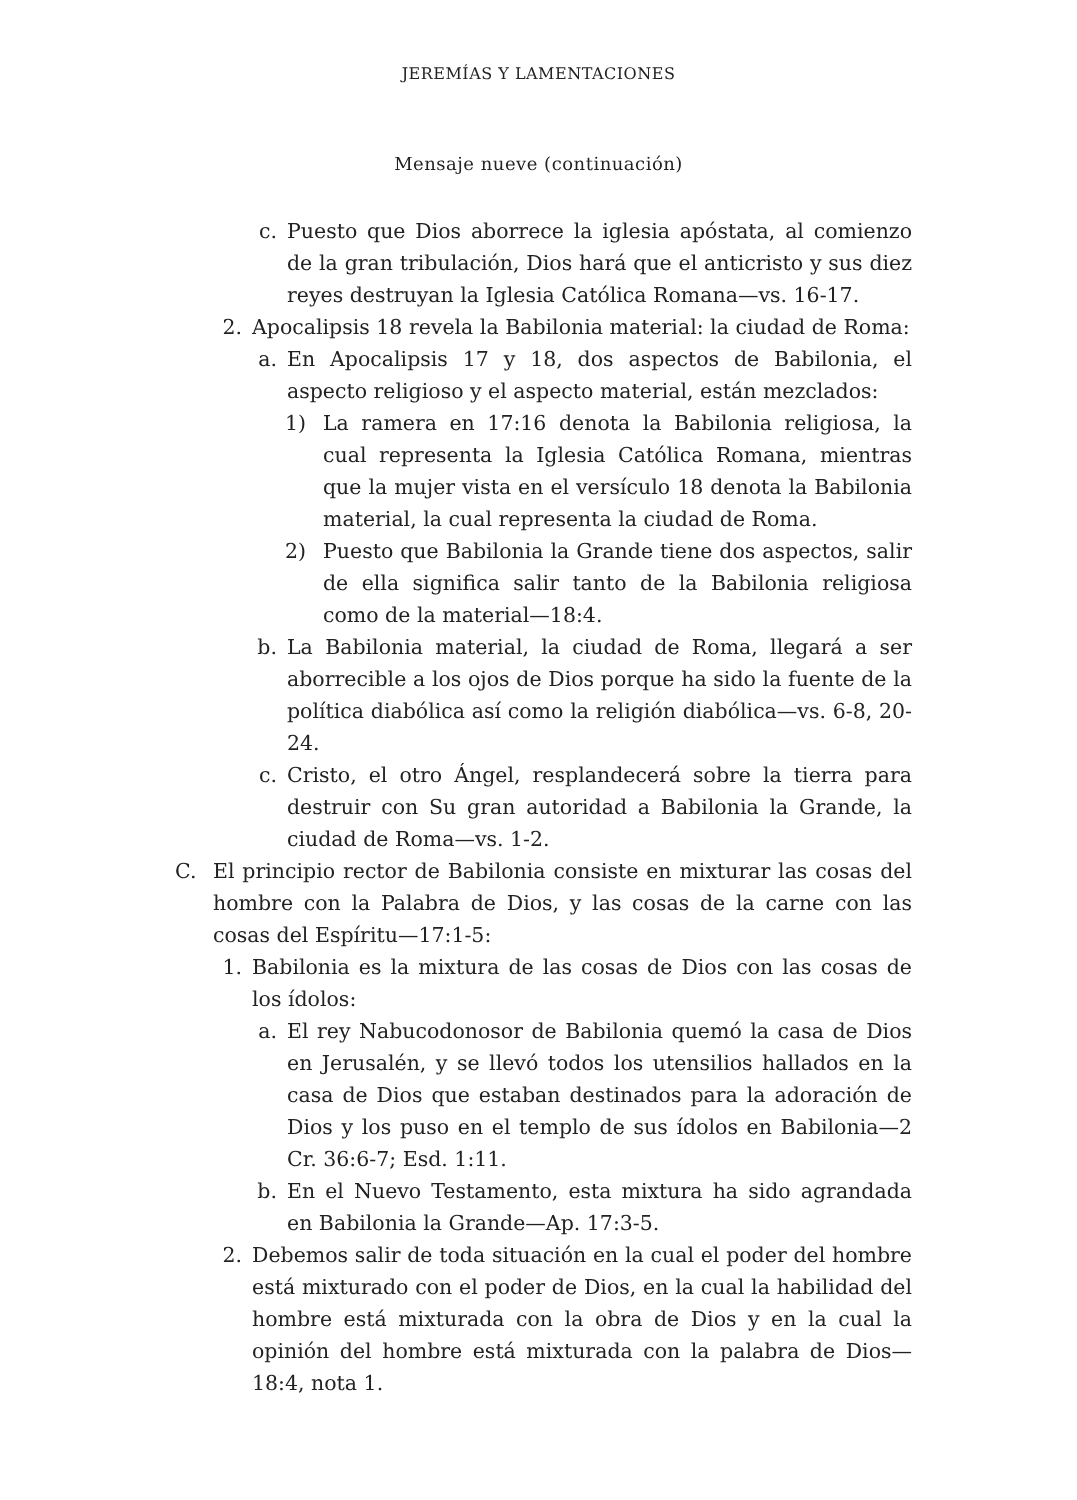JEREMÍAS Y LAMENTACIONES
Mensaje nueve (continuación)
c. Puesto que Dios aborrece la iglesia apóstata, al comienzo de la gran tribulación, Dios hará que el anticristo y sus diez reyes destruyan la Iglesia Católica Romana—vs. 16-17.
2. Apocalipsis 18 revela la Babilonia material: la ciudad de Roma:
a. En Apocalipsis 17 y 18, dos aspectos de Babilonia, el aspecto religioso y el aspecto material, están mezclados:
1) La ramera en 17:16 denota la Babilonia religiosa, la cual representa la Iglesia Católica Romana, mientras que la mujer vista en el versículo 18 denota la Babilonia material, la cual representa la ciudad de Roma.
2) Puesto que Babilonia la Grande tiene dos aspectos, salir de ella significa salir tanto de la Babilonia religiosa como de la material—18:4.
b. La Babilonia material, la ciudad de Roma, llegará a ser aborrecible a los ojos de Dios porque ha sido la fuente de la política diabólica así como la religión diabólica—vs. 6-8, 20-24.
c. Cristo, el otro Ángel, resplandecerá sobre la tierra para destruir con Su gran autoridad a Babilonia la Grande, la ciudad de Roma—vs. 1-2.
C. El principio rector de Babilonia consiste en mixturar las cosas del hombre con la Palabra de Dios, y las cosas de la carne con las cosas del Espíritu—17:1-5:
1. Babilonia es la mixtura de las cosas de Dios con las cosas de los ídolos:
a. El rey Nabucodonosor de Babilonia quemó la casa de Dios en Jerusalén, y se llevó todos los utensilios hallados en la casa de Dios que estaban destinados para la adoración de Dios y los puso en el templo de sus ídolos en Babilonia—2 Cr. 36:6-7; Esd. 1:11.
b. En el Nuevo Testamento, esta mixtura ha sido agrandada en Babilonia la Grande—Ap. 17:3-5.
2. Debemos salir de toda situación en la cual el poder del hombre está mixturado con el poder de Dios, en la cual la habilidad del hombre está mixturada con la obra de Dios y en la cual la opinión del hombre está mixturada con la palabra de Dios—18:4, nota 1.